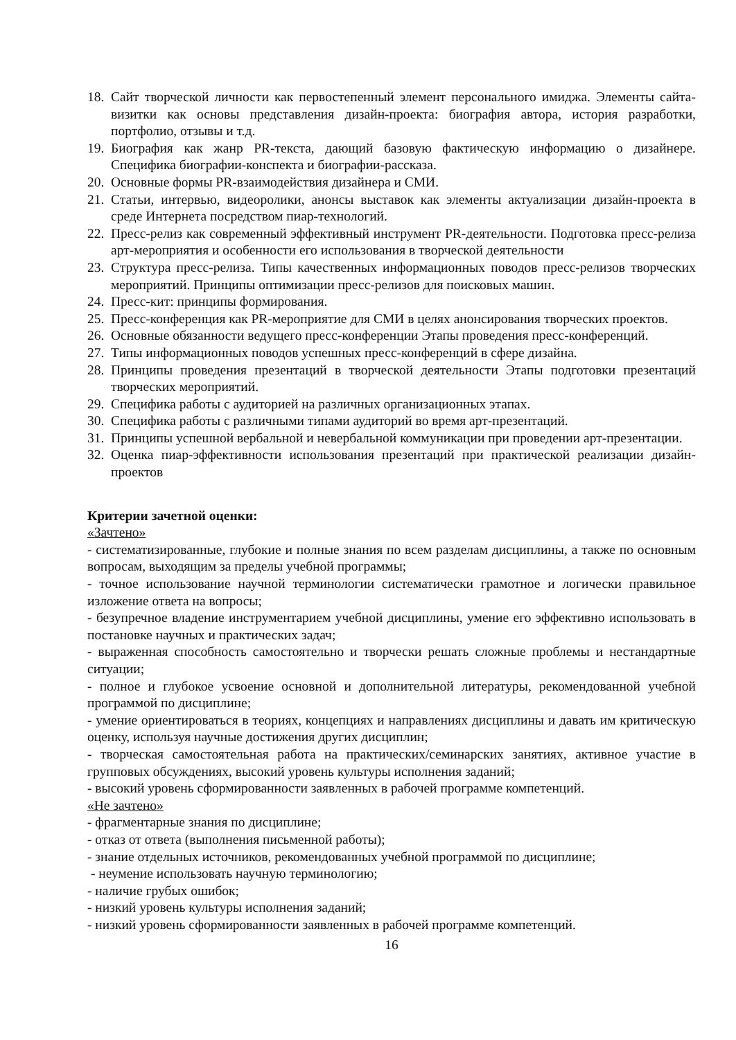18. Сайт творческой личности как первостепенный элемент персонального имиджа. Элементы сайта-визитки как основы представления дизайн-проекта: биография автора, история разработки, портфолио, отзывы и т.д.
19. Биография как жанр PR-текста, дающий базовую фактическую информацию о дизайнере. Специфика биографии-конспекта и биографии-рассказа.
20. Основные формы PR-взаимодействия дизайнера и СМИ.
21. Статьи, интервью, видеоролики, анонсы выставок как элементы актуализации дизайн-проекта в среде Интернета посредством пиар-технологий.
22. Пресс-релиз как современный эффективный инструмент PR-деятельности. Подготовка пресс-релиза арт-мероприятия и особенности его использования в творческой деятельности
23. Структура пресс-релиза. Типы качественных информационных поводов пресс-релизов творческих мероприятий. Принципы оптимизации пресс-релизов для поисковых машин.
24. Пресс-кит: принципы формирования.
25. Пресс-конференция как PR-мероприятие для СМИ в целях анонсирования творческих проектов.
26. Основные обязанности ведущего пресс-конференции Этапы проведения пресс-конференций.
27. Типы информационных поводов успешных пресс-конференций в сфере дизайна.
28. Принципы проведения презентаций в творческой деятельности Этапы подготовки презентаций творческих мероприятий.
29. Специфика работы с аудиторией на различных организационных этапах.
30. Специфика работы с различными типами аудиторий во время арт-презентаций.
31. Принципы успешной вербальной и невербальной коммуникации при проведении арт-презентации.
32. Оценка пиар-эффективности использования презентаций при практической реализации дизайн-проектов
Критерии зачетной оценки:
«Зачтено»
- систематизированные, глубокие и полные знания по всем разделам дисциплины, а также по основным вопросам, выходящим за пределы учебной программы;
- точное использование научной терминологии систематически грамотное и логически правильное изложение ответа на вопросы;
- безупречное владение инструментарием учебной дисциплины, умение его эффективно использовать в постановке научных и практических задач;
- выраженная способность самостоятельно и творчески решать сложные проблемы и нестандартные ситуации;
- полное и глубокое усвоение основной и дополнительной литературы, рекомендованной учебной программой по дисциплине;
- умение ориентироваться в теориях, концепциях и направлениях дисциплины и давать им критическую оценку, используя научные достижения других дисциплин;
- творческая самостоятельная работа на практических/семинарских занятиях, активное участие в групповых обсуждениях, высокий уровень культуры исполнения заданий;
- высокий уровень сформированности заявленных в рабочей программе компетенций.
«Не зачтено»
- фрагментарные знания по дисциплине;
- отказ от ответа (выполнения письменной работы);
- знание отдельных источников, рекомендованных учебной программой по дисциплине;
- неумение использовать научную терминологию;
- наличие грубых ошибок;
- низкий уровень культуры исполнения заданий;
- низкий уровень сформированности заявленных в рабочей программе компетенций.
16